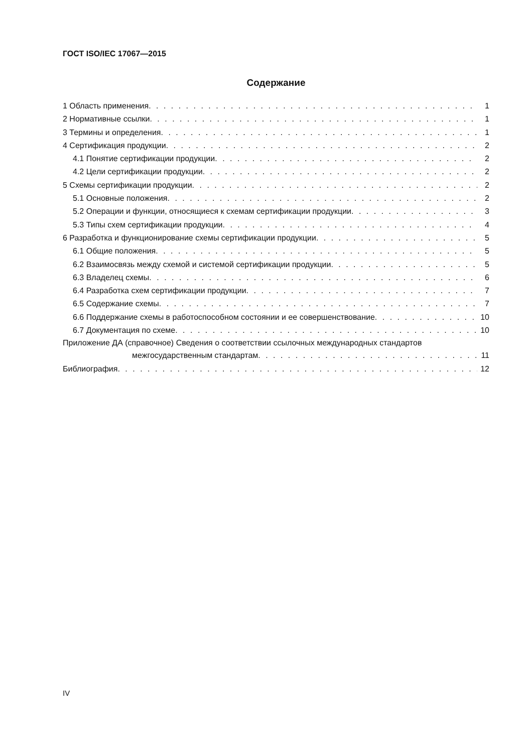ГОСТ ISO/IEC 17067—2015
Содержание
1 Область применения 1
2 Нормативные ссылки 1
3 Термины и определения 1
4 Сертификация продукции 2
4.1 Понятие сертификации продукции 2
4.2 Цели сертификации продукции 2
5 Схемы сертификации продукции 2
5.1 Основные положения 2
5.2 Операции и функции, относящиеся к схемам сертификации продукции 3
5.3 Типы схем сертификации продукции 4
6 Разработка и функционирование схемы сертификации продукции 5
6.1 Общие положения 5
6.2 Взаимосвязь между схемой и системой сертификации продукции 5
6.3 Владелец схемы 6
6.4 Разработка схем сертификации продукции 7
6.5 Содержание схемы 7
6.6 Поддержание схемы в работоспособном состоянии и ее совершенствование 10
6.7 Документация по схеме 10
Приложение ДА (справочное) Сведения о соответствии ссылочных международных стандартов
межгосударственным стандартам 11
Библиография 12
IV